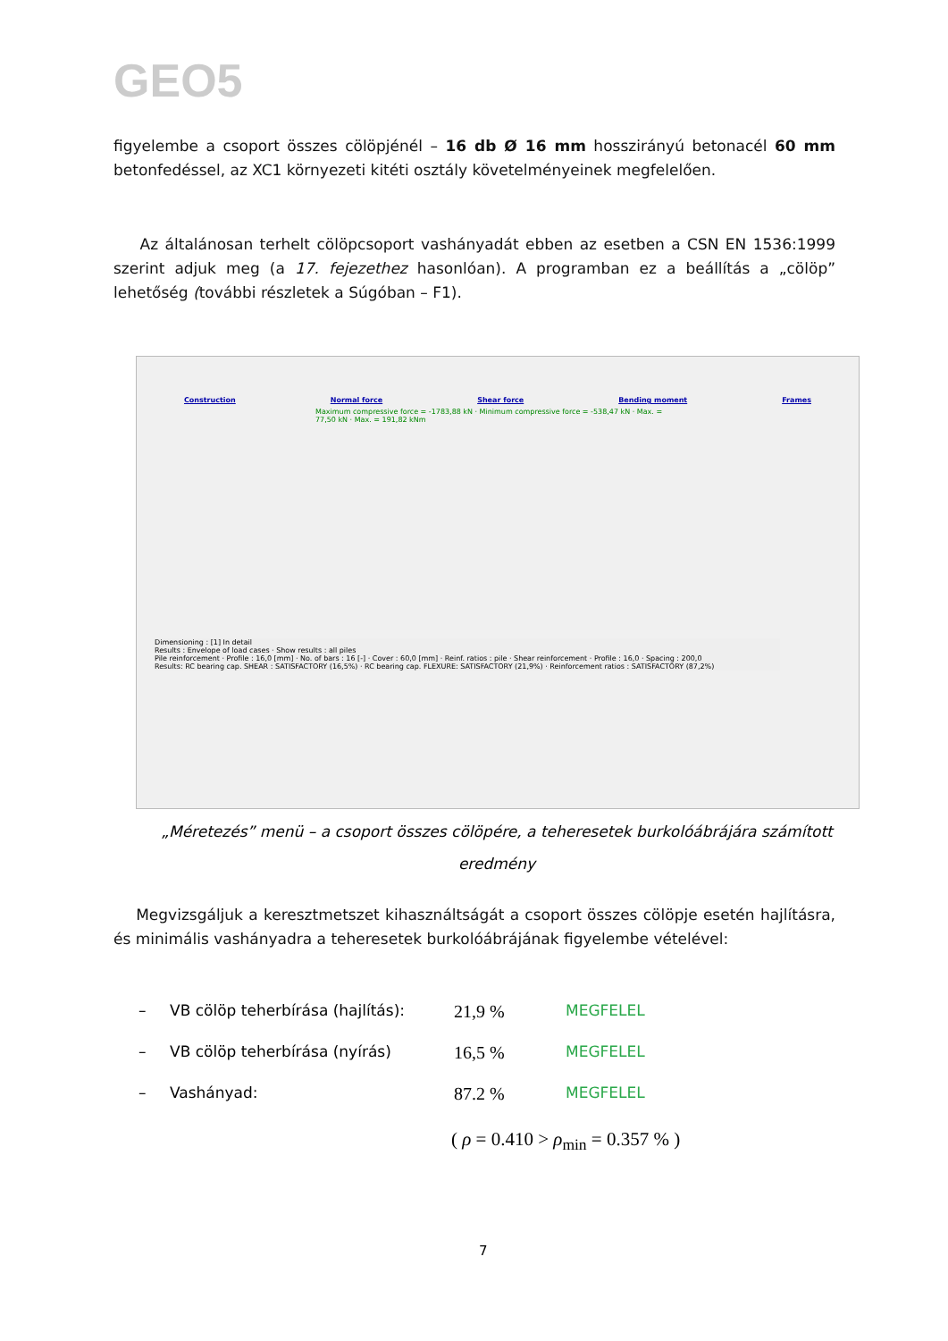GEO5
figyelembe a csoport összes cölöpjénél – 16 db Ø 16 mm hosszirányú betonacél 60 mm betonfedéssel, az XC1 környezeti kitéti osztály követelményeinek megfelelően.
Az általánosan terhelt cölöpcsoport vashányadát ebben az esetben a CSN EN 1536:1999 szerint adjuk meg (a 17. fejezethez hasonlóan). A programban ez a beállítás a „cölöp” lehetőség (további részletek a Súgóban – F1).
Construction Normal force Shear force Bending moment Frames
Maximum compressive force = -1783,88 kN · Minimum compressive force = -538,47 kN · Max. = 77,50 kN · Max. = 191,82 kNm
Dimensioning : [1] In detail
Results : Envelope of load cases · Show results : all piles
Pile reinforcement · Profile : 16,0 [mm] · No. of bars : 16 [-] · Cover : 60,0 [mm] · Reinf. ratios : pile · Shear reinforcement · Profile : 16,0 · Spacing : 200,0
Results: RC bearing cap. SHEAR : SATISFACTORY (16,5%) · RC bearing cap. FLEXURE: SATISFACTORY (21,9%) · Reinforcement ratios : SATISFACTORY (87,2%)
„Méretezés” menü – a csoport összes cölöpére, a teheresetek burkolóábrájára számított
eredmény
Megvizsgáljuk a keresztmetszet kihasználtságát a csoport összes cölöpje esetén hajlításra, és minimális vashányadra a teheresetek burkolóábrájának figyelembe vételével:
– VB cölöp teherbírása (hajlítás): 21,9 % MEGFELEL
– VB cölöp teherbírása (nyírás) 16,5 % MEGFELEL
– Vashányad: 87.2 % MEGFELEL
( ρ = 0.410 > ρ<sub>min</sub> = 0.357 % )
7